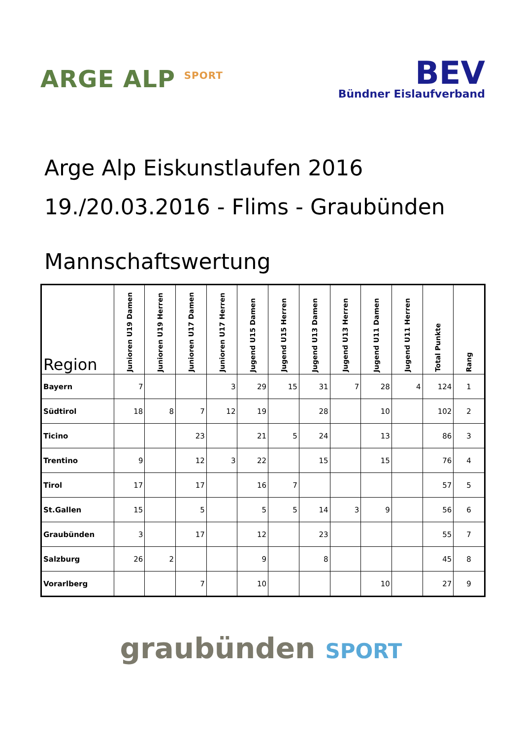ARGE ALP <sup>SPORT</sup>
BEV
Bündner Eislaufverband
Arge Alp Eiskunstlaufen 2016
19./20.03.2016 - Flims - Graubünden
Mannschaftswertung
| Region | Junioren U19 Damen | Junioren U19 Herren | Junioren U17 Damen | Junioren U17 Herren | Jugend U15 Damen | Jugend U15 Herren | Jugend U13 Damen | Jugend U13 Herren | Jugend U11 Damen | Jugend U11 Herren | Total Punkte | Rang |
| --- | --- | --- | --- | --- | --- | --- | --- | --- | --- | --- | --- | --- |
| Bayern | 7 | | | 3 | 29 | 15 | 31 | 7 | 28 | 4 | 124 | 1 |
| Südtirol | 18 | 8 | 7 | 12 | 19 | | 28 | | 10 | | 102 | 2 |
| Ticino | | | 23 | | 21 | 5 | 24 | | 13 | | 86 | 3 |
| Trentino | 9 | | 12 | 3 | 22 | | 15 | | 15 | | 76 | 4 |
| Tirol | 17 | | 17 | | 16 | 7 | | | | | 57 | 5 |
| St.Gallen | 15 | | 5 | | 5 | 5 | 14 | 3 | 9 | | 56 | 6 |
| Graubünden | 3 | | 17 | | 12 | | 23 | | | | 55 | 7 |
| Salzburg | 26 | 2 | | | 9 | | 8 | | | | 45 | 8 |
| Vorarlberg | | | 7 | | 10 | | | | 10 | | 27 | 9 |
graubünden SPORT